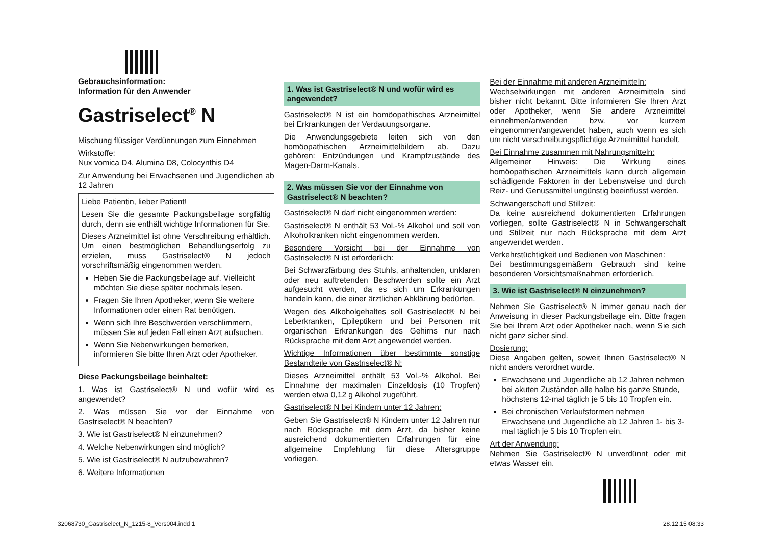Gebrauchsinformation:
Information für den Anwender
Gastriselect<sup>®</sup> N
Mischung flüssiger Verdünnungen zum Einnehmen
Wirkstoffe:
Nux vomica D4, Alumina D8, Colocynthis D4
Zur Anwendung bei Erwachsenen und Jugendlichen ab 12 Jahren
Liebe Patientin, lieber Patient!
Lesen Sie die gesamte Packungsbeilage sorgfältig durch, denn sie enthält wichtige Informationen für Sie.
Dieses Arzneimittel ist ohne Verschreibung erhältlich. Um einen bestmöglichen Behandlungserfolg zu erzielen, muss Gastriselect® N jedoch vorschriftsmäßig eingenommen werden.
Heben Sie die Packungsbeilage auf. Vielleicht möchten Sie diese später nochmals lesen.
Fragen Sie Ihren Apotheker, wenn Sie weitere Informationen oder einen Rat benötigen.
Wenn sich Ihre Beschwerden verschlimmern, müssen Sie auf jeden Fall einen Arzt aufsuchen.
Wenn Sie Nebenwirkungen bemerken, informieren Sie bitte Ihren Arzt oder Apotheker.
Diese Packungsbeilage beinhaltet:
1. Was ist Gastriselect® N und wofür wird es angewendet?
2. Was müssen Sie vor der Einnahme von Gastriselect® N beachten?
3. Wie ist Gastriselect® N einzunehmen?
4. Welche Nebenwirkungen sind möglich?
5. Wie ist Gastriselect® N aufzubewahren?
6. Weitere Informationen
1. Was ist Gastriselect® N und wofür wird es angewendet?
Gastriselect® N ist ein homöopathisches Arzneimittel bei Erkrankungen der Verdauungsorgane.
Die Anwendungsgebiete leiten sich von den homöopathischen Arzneimittelbildern ab. Dazu gehören: Entzündungen und Krampfzustände des Magen-Darm-Kanals.
2. Was müssen Sie vor der Einnahme von Gastriselect® N beachten?
Gastriselect® N darf nicht eingenommen werden:
Gastriselect® N enthält 53 Vol.-% Alkohol und soll von Alkoholkranken nicht eingenommen werden.
Besondere Vorsicht bei der Einnahme von Gastriselect® N ist erforderlich:
Bei Schwarzfärbung des Stuhls, anhaltenden, unklaren oder neu auftretenden Beschwerden sollte ein Arzt aufgesucht werden, da es sich um Erkrankungen handeln kann, die einer ärztlichen Abklärung bedürfen.
Wegen des Alkoholgehaltes soll Gastriselect® N bei Leberkranken, Epileptikern und bei Personen mit organischen Erkrankungen des Gehirns nur nach Rücksprache mit dem Arzt angewendet werden.
Wichtige Informationen über bestimmte sonstige Bestandteile von Gastriselect® N:
Dieses Arzneimittel enthält 53 Vol.-% Alkohol. Bei Einnahme der maximalen Einzeldosis (10 Tropfen) werden etwa 0,12 g Alkohol zugeführt.
Gastriselect® N bei Kindern unter 12 Jahren:
Geben Sie Gastriselect® N Kindern unter 12 Jahren nur nach Rücksprache mit dem Arzt, da bisher keine ausreichend dokumentierten Erfahrungen für eine allgemeine Empfehlung für diese Altersgruppe vorliegen.
Bei der Einnahme mit anderen Arzneimitteln:
Wechselwirkungen mit anderen Arzneimitteln sind bisher nicht bekannt. Bitte informieren Sie Ihren Arzt oder Apotheker, wenn Sie andere Arzneimittel einnehmen/anwenden bzw. vor kurzem eingenommen/angewendet haben, auch wenn es sich um nicht verschreibungspflichtige Arzneimittel handelt.
Bei Einnahme zusammen mit Nahrungsmitteln:
Allgemeiner Hinweis: Die Wirkung eines homöopathischen Arzneimittels kann durch allgemein schädigende Faktoren in der Lebensweise und durch Reiz- und Genussmittel ungünstig beeinflusst werden.
Schwangerschaft und Stillzeit:
Da keine ausreichend dokumentierten Erfahrungen vorliegen, sollte Gastriselect® N in Schwangerschaft und Stillzeit nur nach Rücksprache mit dem Arzt angewendet werden.
Verkehrstüchtigkeit und Bedienen von Maschinen:
Bei bestimmungsgemäßem Gebrauch sind keine besonderen Vorsichtsmaßnahmen erforderlich.
3. Wie ist Gastriselect® N einzunehmen?
Nehmen Sie Gastriselect® N immer genau nach der Anweisung in dieser Packungsbeilage ein. Bitte fragen Sie bei Ihrem Arzt oder Apotheker nach, wenn Sie sich nicht ganz sicher sind.
Dosierung:
Diese Angaben gelten, soweit Ihnen Gastriselect® N nicht anders verordnet wurde.
Erwachsene und Jugendliche ab 12 Jahren nehmen bei akuten Zuständen alle halbe bis ganze Stunde, höchstens 12-mal täglich je 5 bis 10 Tropfen ein.
Bei chronischen Verlaufsformen nehmen Erwachsene und Jugendliche ab 12 Jahren 1- bis 3-mal täglich je 5 bis 10 Tropfen ein.
Art der Anwendung:
Nehmen Sie Gastriselect® N unverdünnt oder mit etwas Wasser ein.
32068730_Gastriselect_N_1215-8_Vers004.indd 1
28.12.15 08:33